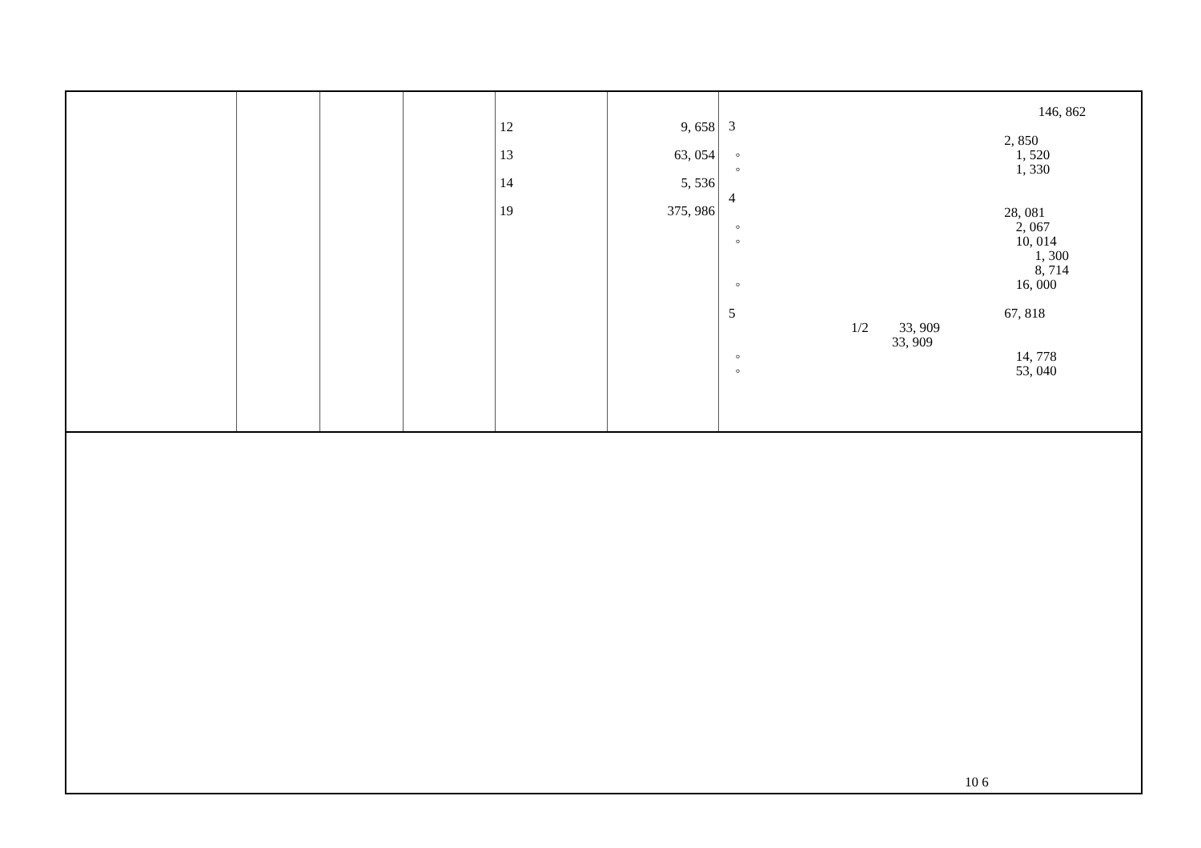| | | | | 12 13 14 19 | 9, 658 63, 054 5, 536 375, 986 | 146, 862 3 2, 850 ◦ 1, 520 ◦ 1, 330 4 28, 081 ◦ 2, 067 ◦ 10, 014 1, 300 8, 714 ◦ 16, 000 5 67, 818 1/2 33, 909 33, 909 ◦ 14, 778 ◦ 53, 040 |
10 6